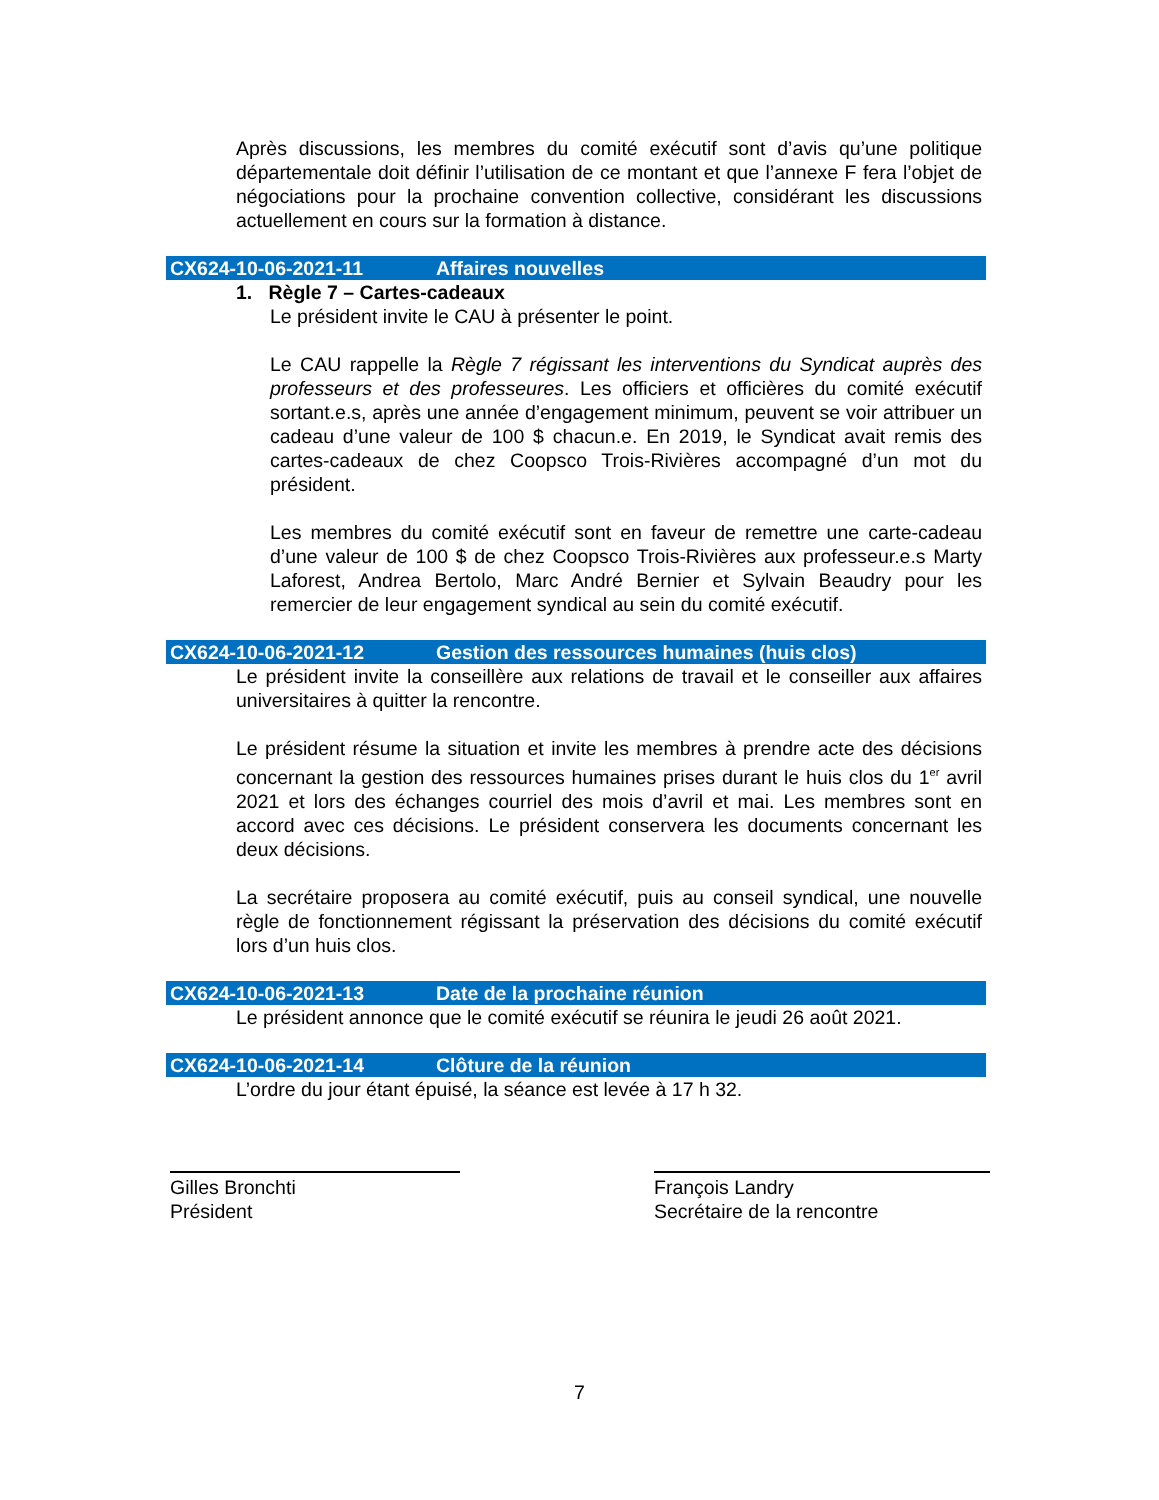Après discussions, les membres du comité exécutif sont d’avis qu’une politique départementale doit définir l’utilisation de ce montant et que l’annexe F fera l’objet de négociations pour la prochaine convention collective, considérant les discussions actuellement en cours sur la formation à distance.
CX624-10-06-2021-11 Affaires nouvelles
1. Règle 7 – Cartes-cadeaux
Le président invite le CAU à présenter le point.
Le CAU rappelle la Règle 7 régissant les interventions du Syndicat auprès des professeurs et des professeures. Les officiers et officières du comité exécutif sortant.e.s, après une année d’engagement minimum, peuvent se voir attribuer un cadeau d’une valeur de 100 $ chacun.e. En 2019, le Syndicat avait remis des cartes-cadeaux de chez Coopsco Trois-Rivières accompagné d’un mot du président.
Les membres du comité exécutif sont en faveur de remettre une carte-cadeau d’une valeur de 100 $ de chez Coopsco Trois-Rivières aux professeur.e.s Marty Laforest, Andrea Bertolo, Marc André Bernier et Sylvain Beaudry pour les remercier de leur engagement syndical au sein du comité exécutif.
CX624-10-06-2021-12 Gestion des ressources humaines (huis clos)
Le président invite la conseillère aux relations de travail et le conseiller aux affaires universitaires à quitter la rencontre.
Le président résume la situation et invite les membres à prendre acte des décisions concernant la gestion des ressources humaines prises durant le huis clos du 1<sup>er</sup> avril 2021 et lors des échanges courriel des mois d’avril et mai. Les membres sont en accord avec ces décisions. Le président conservera les documents concernant les deux décisions.
La secrétaire proposera au comité exécutif, puis au conseil syndical, une nouvelle règle de fonctionnement régissant la préservation des décisions du comité exécutif lors d’un huis clos.
CX624-10-06-2021-13 Date de la prochaine réunion
Le président annonce que le comité exécutif se réunira le jeudi 26 août 2021.
CX624-10-06-2021-14 Clôture de la réunion
L’ordre du jour étant épuisé, la séance est levée à 17 h 32.
Gilles Bronchti
Président
François Landry
Secrétaire de la rencontre
7